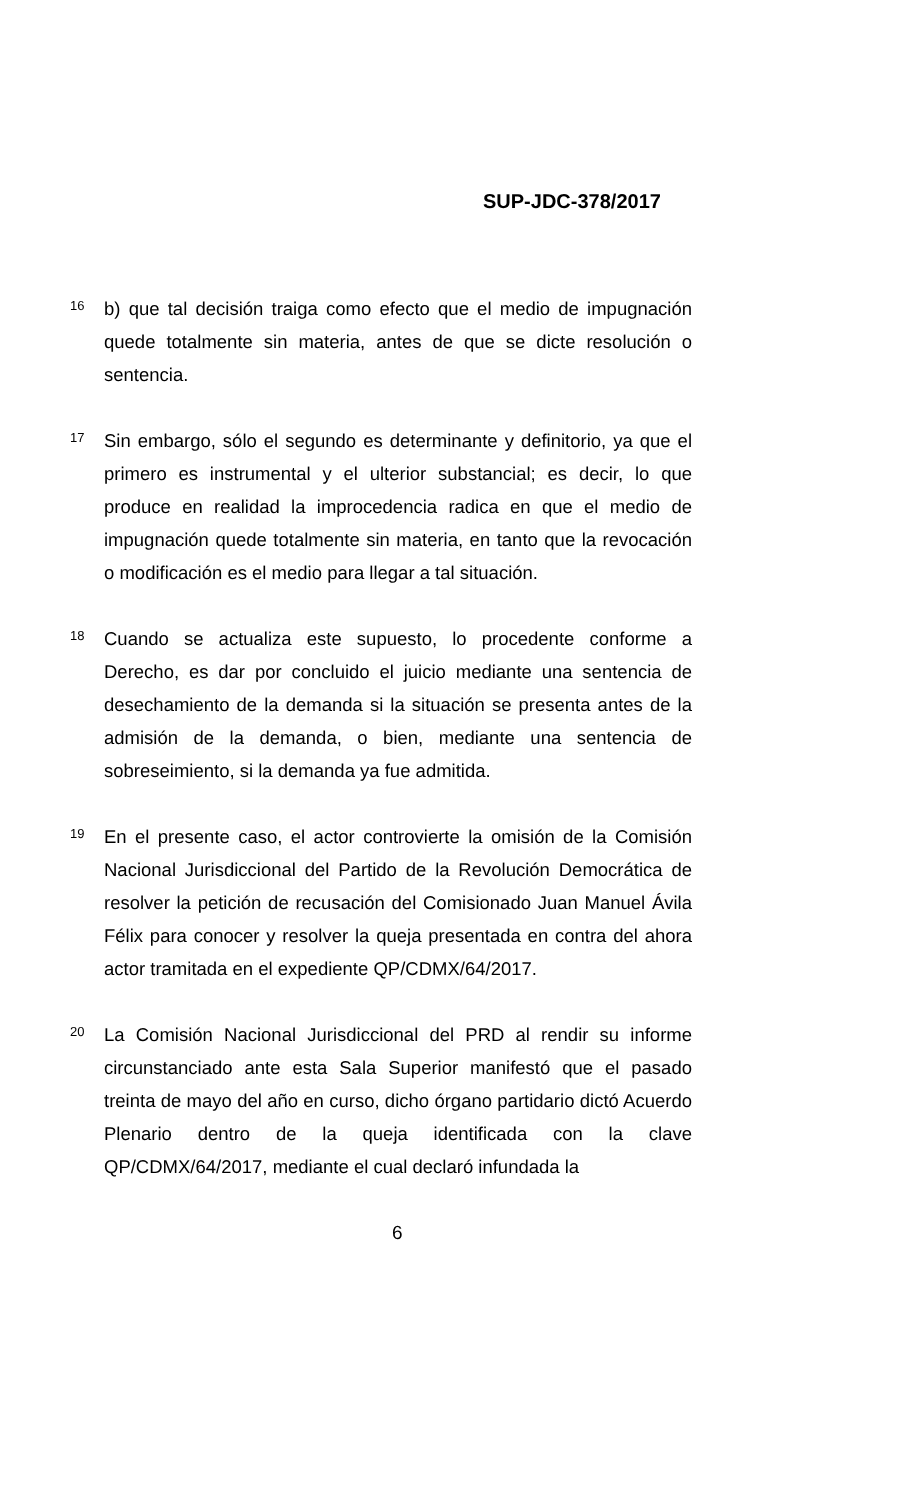SUP-JDC-378/2017
16
b) que tal decisión traiga como efecto que el medio de impugnación quede totalmente sin materia, antes de que se dicte resolución o sentencia.
17
Sin embargo, sólo el segundo es determinante y definitorio, ya que el primero es instrumental y el ulterior substancial; es decir, lo que produce en realidad la improcedencia radica en que el medio de impugnación quede totalmente sin materia, en tanto que la revocación o modificación es el medio para llegar a tal situación.
18
Cuando se actualiza este supuesto, lo procedente conforme a Derecho, es dar por concluido el juicio mediante una sentencia de desechamiento de la demanda si la situación se presenta antes de la admisión de la demanda, o bien, mediante una sentencia de sobreseimiento, si la demanda ya fue admitida.
19
En el presente caso, el actor controvierte la omisión de la Comisión Nacional Jurisdiccional del Partido de la Revolución Democrática de resolver la petición de recusación del Comisionado Juan Manuel Ávila Félix para conocer y resolver la queja presentada en contra del ahora actor tramitada en el expediente QP/CDMX/64/2017.
20
La Comisión Nacional Jurisdiccional del PRD al rendir su informe circunstanciado ante esta Sala Superior manifestó que el pasado treinta de mayo del año en curso, dicho órgano partidario dictó Acuerdo Plenario dentro de la queja identificada con la clave QP/CDMX/64/2017, mediante el cual declaró infundada la
6